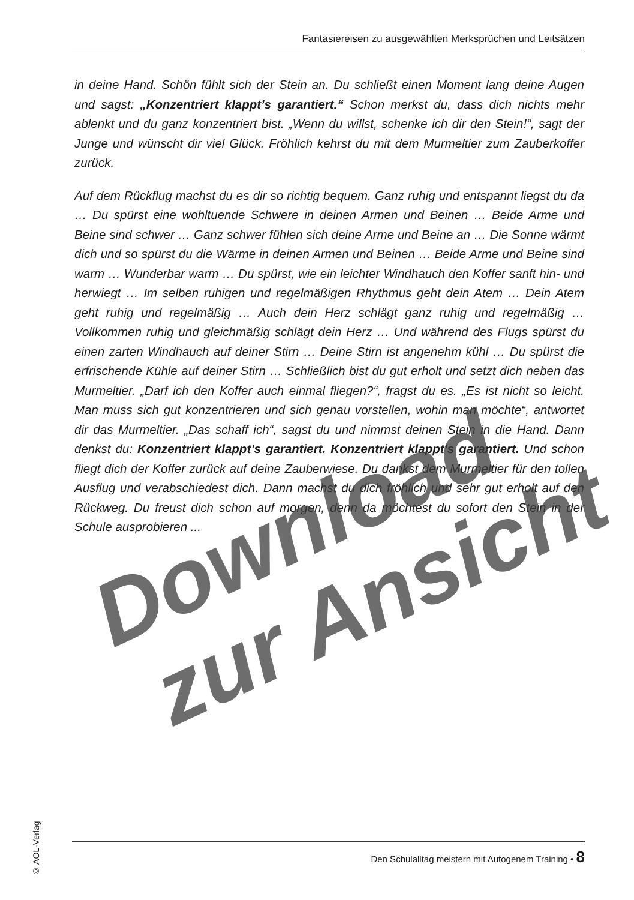Fantasiereisen zu ausgewählten Merksprüchen und Leitsätzen
in deine Hand. Schön fühlt sich der Stein an. Du schließt einen Moment lang deine Augen und sagst: „Konzentriert klappt’s garantiert.“ Schon merkst du, dass dich nichts mehr ablenkt und du ganz konzentriert bist. „Wenn du willst, schenke ich dir den Stein!“, sagt der Junge und wünscht dir viel Glück. Fröhlich kehrst du mit dem Murmeltier zum Zauberkoffer zurück.
Auf dem Rückflug machst du es dir so richtig bequem. Ganz ruhig und entspannt liegst du da … Du spürst eine wohltuende Schwere in deinen Armen und Beinen … Beide Arme und Beine sind schwer … Ganz schwer fühlen sich deine Arme und Beine an … Die Sonne wärmt dich und so spürst du die Wärme in deinen Armen und Beinen … Beide Arme und Beine sind warm … Wunderbar warm … Du spürst, wie ein leichter Windhauch den Koffer sanft hin- und herwiegt … Im selben ruhigen und regelmäßigen Rhythmus geht dein Atem … Dein Atem geht ruhig und regelmäßig … Auch dein Herz schlägt ganz ruhig und regelmäßig … Vollkommen ruhig und gleichmäßig schlägt dein Herz … Und während des Flugs spürst du einen zarten Windhauch auf deiner Stirn … Deine Stirn ist angenehm kühl … Du spürst die erfrischende Kühle auf deiner Stirn … Schließlich bist du gut erholt und setzt dich neben das Murmeltier. „Darf ich den Koffer auch einmal fliegen?“, fragst du es. „Es ist nicht so leicht. Man muss sich gut konzentrieren und sich genau vorstellen, wohin man möchte“, antwortet dir das Murmeltier. „Das schaff ich“, sagst du und nimmst deinen Stein in die Hand. Dann denkst du: Konzentriert klappt’s garantiert. Konzentriert klappt’s garantiert. Und schon fliegt dich der Koffer zurück auf deine Zauberwiese. Du dankst dem Murmeltier für den tollen Ausflug und verabschiedest dich. Dann machst du dich fröhlich und sehr gut erholt auf den Rückweg. Du freust dich schon auf morgen, denn da möchtest du sofort den Stein in der Schule ausprobieren ...
Download
zur Ansicht
© AOL-Verlag
Den Schulalltag meistern mit Autogenem Training • 8